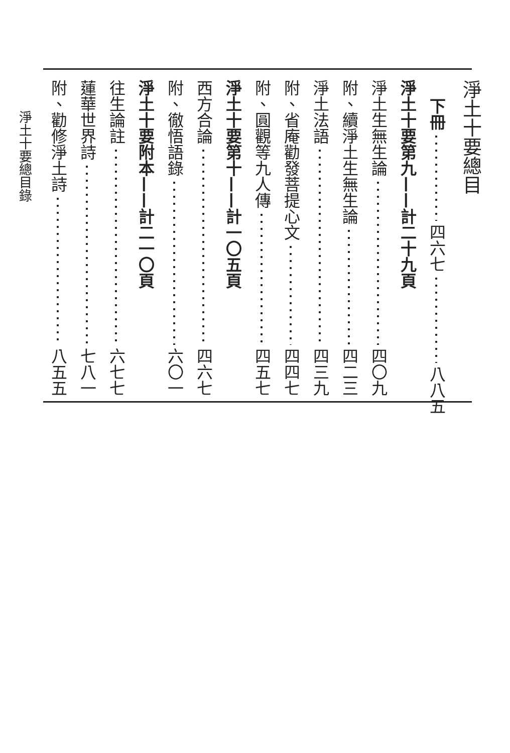淨土十要總目
下冊 四六七 八八五
淨土十要第九——計二十九頁
淨土生無生論 四〇九
附、續淨土生無生論 四二三
淨土法語 四三九
附、省庵勸發菩提心文 四四七
附、圓觀等九人傳 四五七
淨土十要第十——計一〇五頁
西方合論 四六七
附、徹悟語錄 六〇一
淨土十要附本——計二一〇頁
往生論註 六七七
蓮華世界詩 七八一
附、勸修淨土詩 八五五
淨土十要總目錄